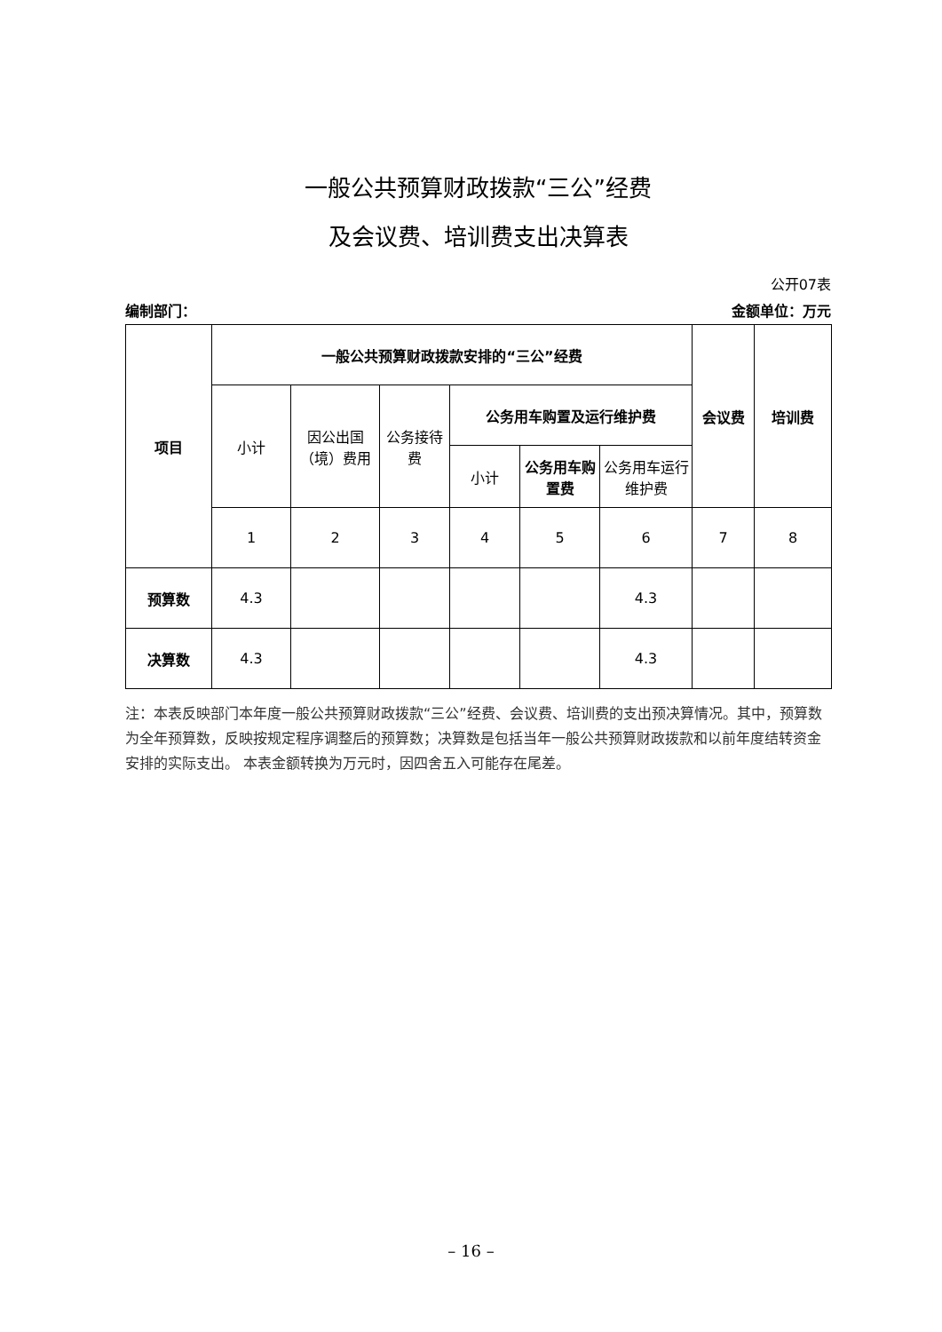一般公共预算财政拨款“三公”经费
及会议费、培训费支出决算表
公开07表
编制部门： 金额单位：万元
| 项目 | 一般公共预算财政拨款安排的“三公”经费 | | | | | | 会议费 | 培训费 |
| --- | --- | --- | --- | --- | --- | --- | --- | --- |
| | 小计 | 因公出国（境）费用 | 公务接待费 | 公务用车购置及运行维护费 | | | | |
| | | | | 小计 | 公务用车购置费 | 公务用车运行维护费 | | |
| | 1 | 2 | 3 | 4 | 5 | 6 | 7 | 8 |
| 预算数 | 4.3 | | | | | 4.3 | | |
| 决算数 | 4.3 | | | | | 4.3 | | |
注：本表反映部门本年度一般公共预算财政拨款“三公”经费、会议费、培训费的支出预决算情况。其中，预算数为全年预算数，反映按规定程序调整后的预算数；决算数是包括当年一般公共预算财政拨款和以前年度结转资金安排的实际支出。 本表金额转换为万元时，因四舍五入可能存在尾差。
– 16 –